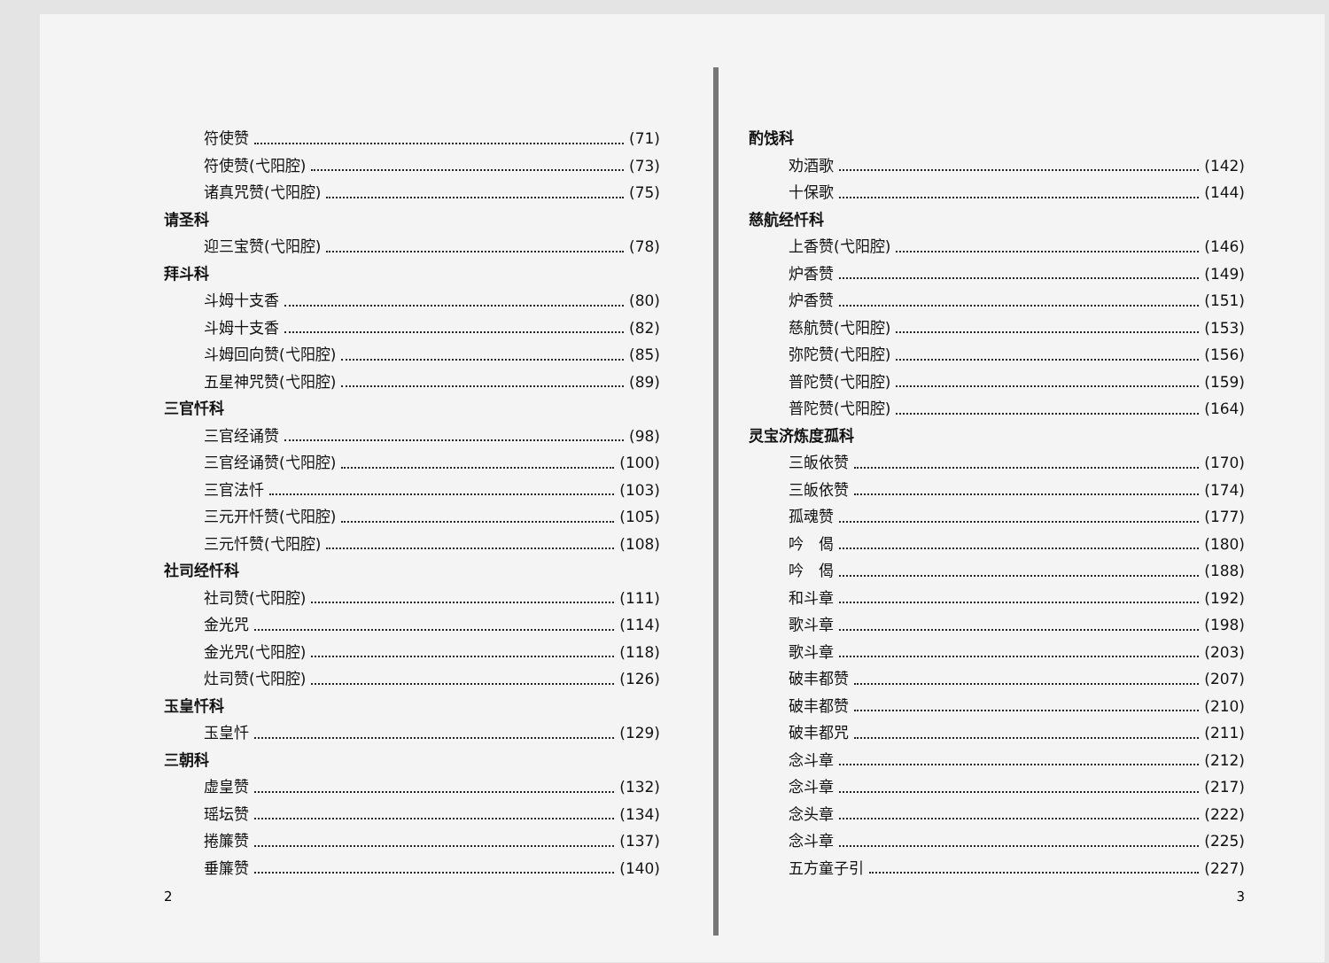符使赞 (71)
符使赞(弋阳腔) (73)
诸真咒赞(弋阳腔) (75)
请圣科
迎三宝赞(弋阳腔) (78)
拜斗科
斗姆十支香 (80)
斗姆十支香 (82)
斗姆回向赞(弋阳腔) (85)
五星神咒赞(弋阳腔) (89)
三官忏科
三官经诵赞 (98)
三官经诵赞(弋阳腔) (100)
三官法忏 (103)
三元开忏赞(弋阳腔) (105)
三元忏赞(弋阳腔) (108)
社司经忏科
社司赞(弋阳腔) (111)
金光咒 (114)
金光咒(弋阳腔) (118)
灶司赞(弋阳腔) (126)
玉皇忏科
玉皇忏 (129)
三朝科
虚皇赞 (132)
瑶坛赞 (134)
捲簾赞 (137)
垂簾赞 (140)
2
酌饯科
劝酒歌 (142)
十保歌 (144)
慈航经忏科
上香赞(弋阳腔) (146)
炉香赞 (149)
炉香赞 (151)
慈航赞(弋阳腔) (153)
弥陀赞(弋阳腔) (156)
普陀赞(弋阳腔) (159)
普陀赞(弋阳腔) (164)
灵宝济炼度孤科
三皈依赞 (170)
三皈依赞 (174)
孤魂赞 (177)
吟　偈 (180)
吟　偈 (188)
和斗章 (192)
歌斗章 (198)
歌斗章 (203)
破丰都赞 (207)
破丰都赞 (210)
破丰都咒 (211)
念斗章 (212)
念斗章 (217)
念头章 (222)
念斗章 (225)
五方童子引 (227)
3